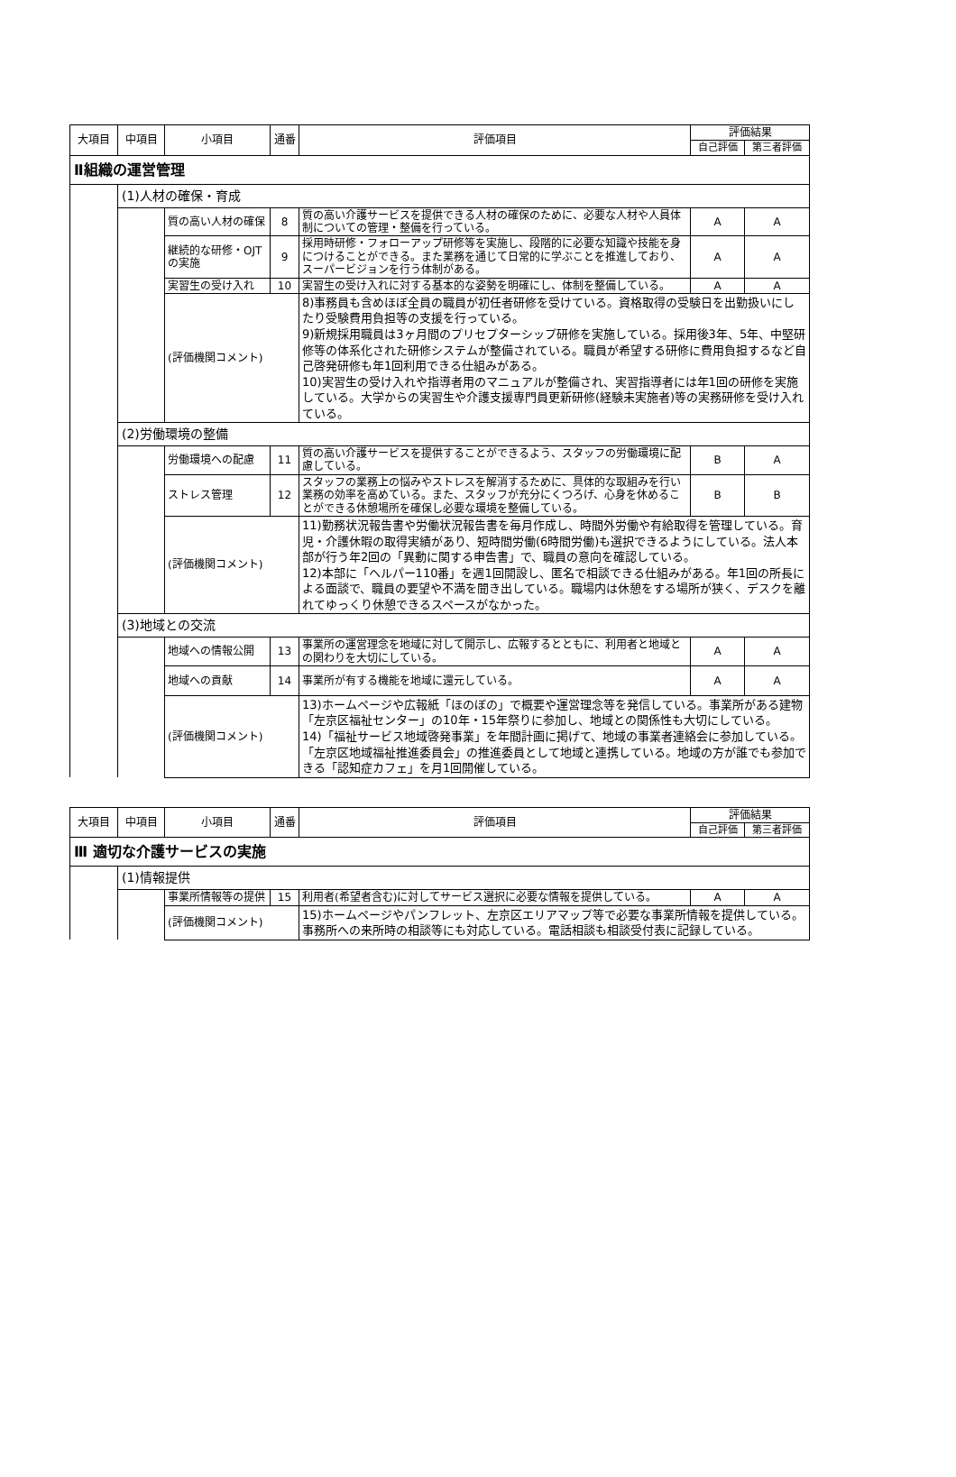| 大項目 | 中項目 | 小項目 | 通番 | 評価項目 | 評価結果 | |
| --- | --- | --- | --- | --- | --- | --- |
| | | | | | 自己評価 | 第三者評価 |
| Ⅱ組織の運営管理 | | | | | | |
| | (1)人材の確保・育成 | | | | | |
| | | 質の高い人材の確保 | 8 | 質の高い介護サービスを提供できる人材の確保のために、必要な人材や人員体制についての管理・整備を行っている。 | A | A |
| | | 継続的な研修・OJTの実施 | 9 | 採用時研修・フォローアップ研修等を実施し、段階的に必要な知識や技能を身につけることができる。また業務を通じて日常的に学ぶことを推進しており、スーパービジョンを行う体制がある。 | A | A |
| | | 実習生の受け入れ | 10 | 実習生の受け入れに対する基本的な姿勢を明確にし、体制を整備している。 | A | A |
| | | (評価機関コメント) | | 8)事務員も含めほぼ全員の職員が初任者研修を受けている。資格取得の受験日を出勤扱いにしたり受験費用負担等の支援を行っている。 9)新規採用職員は3ヶ月間のプリセプターシップ研修を実施している。採用後3年、5年、中堅研修等の体系化された研修システムが整備されている。職員が希望する研修に費用負担するなど自己啓発研修も年1回利用できる仕組みがある。 10)実習生の受け入れや指導者用のマニュアルが整備され、実習指導者には年1回の研修を実施している。大学からの実習生や介護支援専門員更新研修(経験未実施者)等の実務研修を受け入れている。 | | |
| | (2)労働環境の整備 | | | | | |
| | | 労働環境への配慮 | 11 | 質の高い介護サービスを提供することができるよう、スタッフの労働環境に配慮している。 | B | A |
| | | ストレス管理 | 12 | スタッフの業務上の悩みやストレスを解消するために、具体的な取組みを行い業務の効率を高めている。また、スタッフが充分にくつろげ、心身を休めることができる休憩場所を確保し必要な環境を整備している。 | B | B |
| | | (評価機関コメント) | | 11)勤務状況報告書や労働状況報告書を毎月作成し、時間外労働や有給取得を管理している。育児・介護休暇の取得実績があり、短時間労働(6時間労働)も選択できるようにしている。法人本部が行う年2回の「異動に関する申告書」で、職員の意向を確認している。 12)本部に「ヘルパー110番」を週1回開設し、匿名で相談できる仕組みがある。年1回の所長による面談で、職員の要望や不満を聞き出している。職場内は休憩をする場所が狭く、デスクを離れてゆっくり休憩できるスペースがなかった。 | | |
| | (3)地域との交流 | | | | | |
| | | 地域への情報公開 | 13 | 事業所の運営理念を地域に対して開示し、広報するとともに、利用者と地域との関わりを大切にしている。 | A | A |
| | | 地域への貢献 | 14 | 事業所が有する機能を地域に還元している。 | A | A |
| | | (評価機関コメント) | | 13)ホームページや広報紙「ほのぼの」で概要や運営理念等を発信している。事業所がある建物「左京区福祉センター」の10年・15年祭りに参加し、地域との関係性も大切にしている。 14)「福祉サービス地域啓発事業」を年間計画に掲げて、地域の事業者連絡会に参加している。「左京区地域福祉推進委員会」の推進委員として地域と連携している。地域の方が誰でも参加できる「認知症カフェ」を月1回開催している。 | | |
| 大項目 | 中項目 | 小項目 | 通番 | 評価項目 | 評価結果 | |
| --- | --- | --- | --- | --- | --- | --- |
| | | | | | 自己評価 | 第三者評価 |
| Ⅲ 適切な介護サービスの実施 | | | | | | |
| | (1)情報提供 | | | | | |
| | | 事業所情報等の提供 | 15 | 利用者(希望者含む)に対してサービス選択に必要な情報を提供している。 | A | A |
| | | (評価機関コメント) | | 15)ホームページやパンフレット、左京区エリアマップ等で必要な事業所情報を提供している。事務所への来所時の相談等にも対応している。電話相談も相談受付表に記録している。 | | |